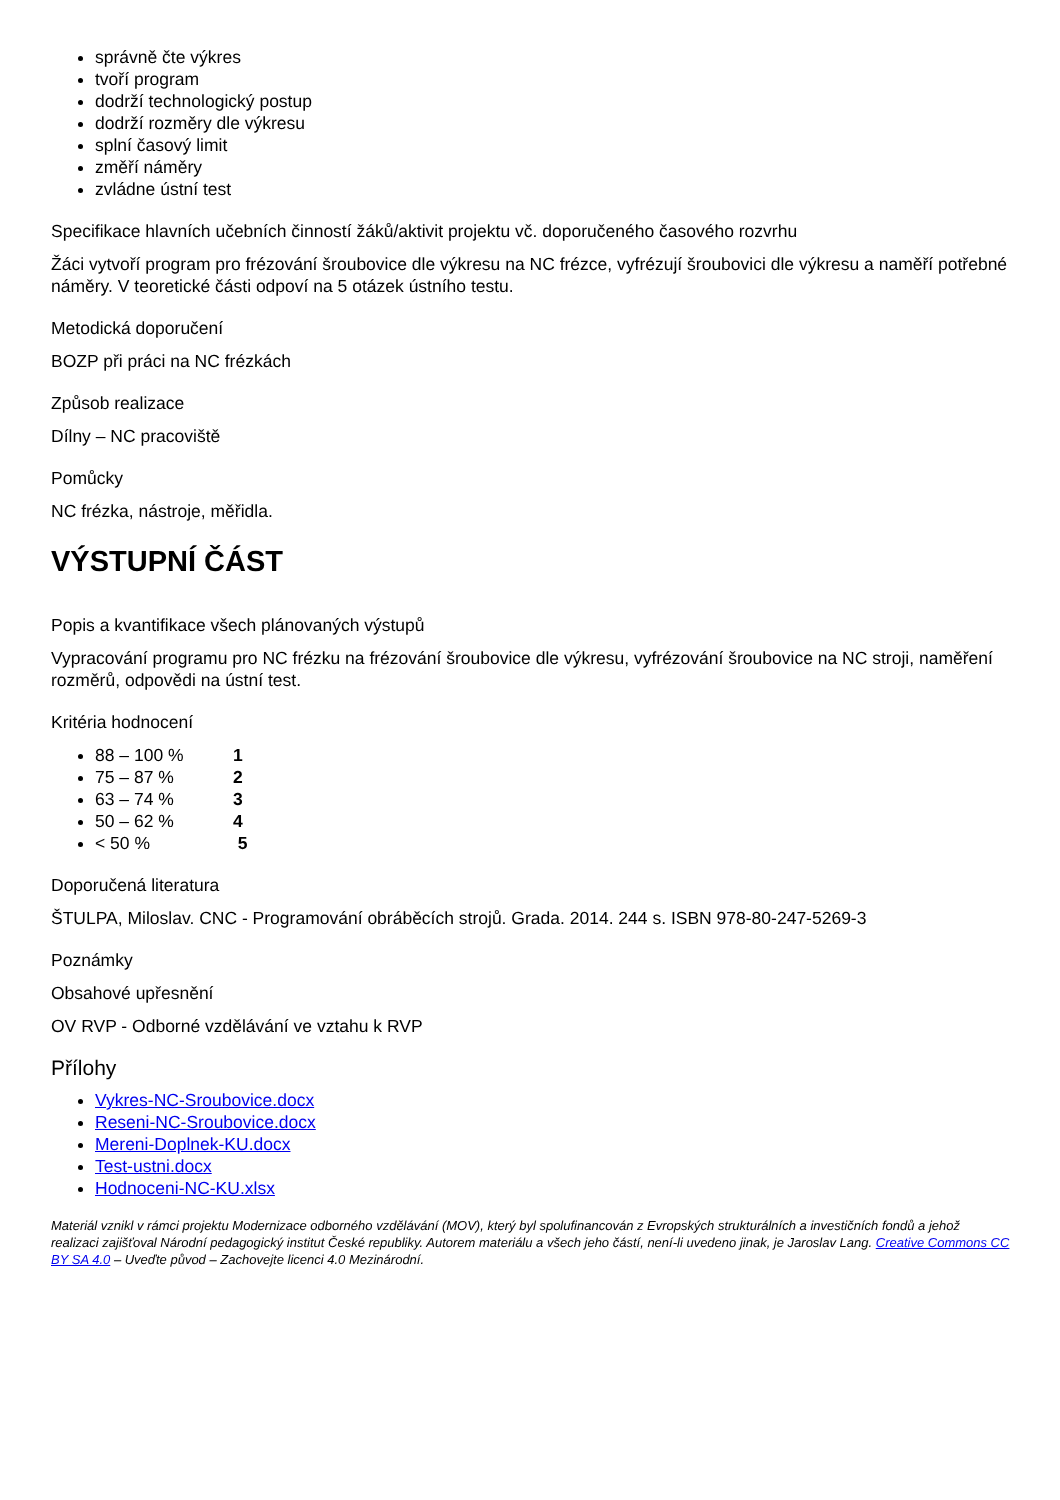správně čte výkres
tvoří program
dodrží technologický postup
dodrží rozměry dle výkresu
splní časový limit
změří náměry
zvládne ústní test
Specifikace hlavních učebních činností žáků/aktivit projektu vč. doporučeného časového rozvrhu
Žáci vytvoří program pro frézování šroubovice dle výkresu na NC frézce, vyfrézují šroubovici dle výkresu a naměří potřebné náměry. V teoretické části odpoví na 5 otázek ústního testu.
Metodická doporučení
BOZP při práci na NC frézkách
Způsob realizace
Dílny – NC pracoviště
Pomůcky
NC frézka, nástroje, měřidla.
VÝSTUPNÍ ČÁST
Popis a kvantifikace všech plánovaných výstupů
Vypracování programu pro NC frézku na frézování šroubovice dle výkresu, vyfrézování šroubovice na NC stroji, naměření rozměrů, odpovědi na ústní test.
Kritéria hodnocení
88 – 100 % 1
75 – 87 % 2
63 – 74 % 3
50 – 62 % 4
< 50 % 5
Doporučená literatura
ŠTULPA, Miloslav. CNC - Programování obráběcích strojů. Grada. 2014. 244 s. ISBN 978-80-247-5269-3
Poznámky
Obsahové upřesnění
OV RVP - Odborné vzdělávání ve vztahu k RVP
Přílohy
Vykres-NC-Sroubovice.docx
Reseni-NC-Sroubovice.docx
Mereni-Doplnek-KU.docx
Test-ustni.docx
Hodnoceni-NC-KU.xlsx
Materiál vznikl v rámci projektu Modernizace odborného vzdělávání (MOV), který byl spolufinancován z Evropských strukturálních a investičních fondů a jehož realizaci zajišťoval Národní pedagogický institut České republiky. Autorem materiálu a všech jeho částí, není-li uvedeno jinak, je Jaroslav Lang. Creative Commons CC BY SA 4.0 – Uveďte původ – Zachovejte licenci 4.0 Mezinárodní.